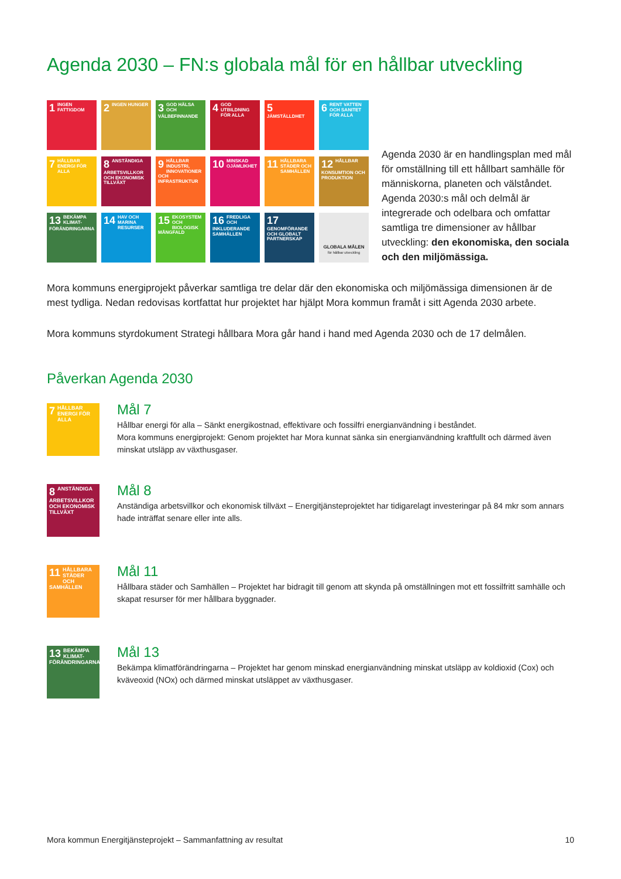Agenda 2030 – FN:s globala mål för en hållbar utveckling
1 INGEN FATTIGDOM
2 INGEN HUNGER
3 GOD HÄLSA OCH VÄLBEFINNANDE
4 GOD UTBILDNING FÖR ALLA
5 JÄMSTÄLLDHET
6 RENT VATTEN OCH SANITET FÖR ALLA
7 HÅLLBAR ENERGI FÖR ALLA
8 ANSTÄNDIGA ARBETSVILLKOR OCH EKONOMISK TILLVÄXT
9 HÅLLBAR INDUSTRI, INNOVATIONER OCH INFRASTRUKTUR
10 MINSKAD OJÄMLIKHET
11 HÅLLBARA STÄDER OCH SAMHÄLLEN
12 HÅLLBAR KONSUMTION OCH PRODUKTION
13 BEKÄMPA KLIMAT-FÖRÄNDRINGARNA
14 HAV OCH MARINA RESURSER
15 EKOSYSTEM OCH BIOLOGISK MÅNGFALD
16 FREDLIGA OCH INKLUDERANDE SAMHÄLLEN
17 GENOMFÖRANDE OCH GLOBALT PARTNERSKAP
GLOBALA MÅLEN
för hållbar utveckling
Agenda 2030 är en handlingsplan med mål för omställning till ett hållbart samhälle för människorna, planeten och välståndet. Agenda 2030:s mål och delmål är integrerade och odelbara och omfattar samtliga tre dimensioner av hållbar utveckling: den ekonomiska, den sociala och den miljömässiga.
Mora kommuns energiprojekt påverkar samtliga tre delar där den ekonomiska och miljömässiga dimensionen är de mest tydliga. Nedan redovisas kortfattat hur projektet har hjälpt Mora kommun framåt i sitt Agenda 2030 arbete.
Mora kommuns styrdokument Strategi hållbara Mora går hand i hand med Agenda 2030 och de 17 delmålen.
Påverkan Agenda 2030
7 HÅLLBAR ENERGI FÖR ALLA
Mål 7
Hållbar energi för alla – Sänkt energikostnad, effektivare och fossilfri energianvändning i beståndet.
Mora kommuns energiprojekt: Genom projektet har Mora kunnat sänka sin energianvändning kraftfullt och därmed även minskat utsläpp av växthusgaser.
8 ANSTÄNDIGA ARBETSVILLKOR OCH EKONOMISK TILLVÄXT
Mål 8
Anständiga arbetsvillkor och ekonomisk tillväxt – Energitjänsteprojektet har tidigarelagt investeringar på 84 mkr som annars hade inträffat senare eller inte alls.
11 HÅLLBARA STÄDER OCH SAMHÄLLEN
Mål 11
Hållbara städer och Samhällen – Projektet har bidragit till genom att skynda på omställningen mot ett fossilfritt samhälle och skapat resurser för mer hållbara byggnader.
13 BEKÄMPA KLIMAT-FÖRÄNDRINGARNA
Mål 13
Bekämpa klimatförändringarna – Projektet har genom minskad energianvändning minskat utsläpp av koldioxid (Cox) och kväveoxid (NOx) och därmed minskat utsläppet av växthusgaser.
Mora kommun Energitjänsteprojekt – Sammanfattning av resultat 10